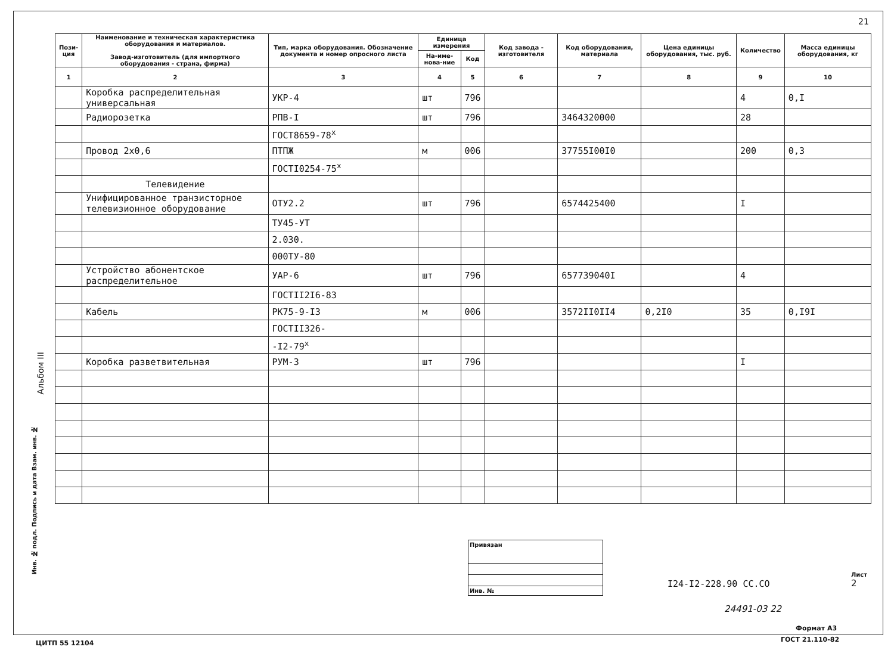21
Альбом III
Инв. № подл. Подпись и дата Взам. инв. №
| Пози- ция | Наименование и техническая характеристика оборудования и материалов. Завод-изготовитель (для импортного оборудования - страна, фирма) | Тип, марка оборудования. Обозначение документа и номер опросного листа | Единица измерения | | Код завода - изготовителя | Код оборудования, материала | Цена единицы оборудования, тыс. руб. | Количество | Масса единицы оборудования, кг |
| --- | --- | --- | --- | --- | --- | --- | --- | --- | --- |
| | | | На-име-нова-ние | Код | | | | | |
| 1 | 2 | 3 | 4 | 5 | 6 | 7 | 8 | 9 | 10 |
| | Коробка распределительная универсальная | УКР-4 | шт | 796 | | | | 4 | 0,I |
| | Радиорозетка | РПВ-I | шт | 796 | | 3464320000 | | 28 | |
| | | ГОСТ8659-78<sup>х</sup> | | | | | | | |
| | Провод 2х0,6 | ПТПЖ | м | 006 | | 37755I00I0 | | 200 | 0,3 |
| | | ГОСТI0254-75<sup>х</sup> | | | | | | | |
| | Телевидение | | | | | | | | |
| | Унифицированное транзисторное телевизионное оборудование | ОТУ2.2 | шт | 796 | | 6574425400 | | I | |
| | | ТУ45-УТ | | | | | | | |
| | | 2.030. | | | | | | | |
| | | 000ТУ-80 | | | | | | | |
| | Устройство абонентское распределительное | УАР-6 | шт | 796 | | 657739040I | | 4 | |
| | | ГОСТII2I6-83 | | | | | | | |
| | Кабель | РК75-9-I3 | м | 006 | | 3572II0II4 | 0,2I0 | 35 | 0,I9I |
| | | ГОСТII326- | | | | | | | |
| | | -I2-79<sup>х</sup> | | | | | | | |
| | Коробка разветвительная | РУМ-3 | шт | 796 | | | | I | |
Привязан
Инв. №
I24-I2-228.90 СС.СО
Лист
2
24491-03 22
Формат А3
ЦИТП 55 12104 ГОСТ 21.110-82